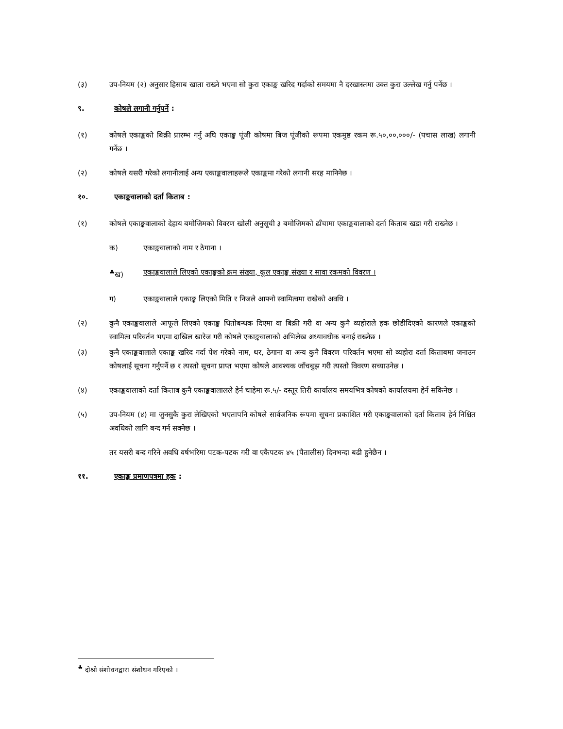(३) उप-नियम (२) अनुसार हिसाब खाता राख्ने भएमा सो कुरा एकाङ्क खरिद गर्दाको समयमा नै दरखास्तमा उक्त कुरा उल्लेख गर्नु पर्नेछ ।
९. कोषले लगानी गर्नुपर्ने :
(१) कोषले एकाङ्कको बिक्री प्रारम्भ गर्नु अघि एकाङ्क पूंजी कोषमा बिज पूंजीको रूपमा एकमुष्ठ रकम रू.५०,००,०००/- (पचास लाख) लगानी गर्नेछ ।
(२) कोषले यसरी गरेको लगानीलाई अन्य एकाङ्कवालाहरूले एकाङ्कमा गरेको लगानी सरह मानिनेछ ।
१०. एकाङ्कवालाको दर्ता किताब :
(१) कोषले एकाङ्कवालाको देहाय बमोजिमको विवरण खोली अनुसूची ३ बमोजिमको ढाँचामा एकाङ्कवालाको दर्ता किताब खडा गरी राख्नेछ ।
क) एकाङ्कवालाको नाम र ठेगाना ।
<sup>♣</sup>ख) एकाङ्कवालाले लिएको एकाङ्कको क्रम संख्या, कूल एकाङ्क संख्या र सावा रकमको विवरण ।
ग) एकाङ्कवालाले एकाङ्क लिएको मिति र निजले आफ्नो स्वामित्वमा राखेको अवधि ।
(२) कुनै एकाङ्कवालाले आफूले लिएको एकाङ्क धितोबन्धक दिएमा वा बिक्री गरी वा अन्य कुनै व्यहोराले हक छोडीदिएको कारणले एकाङ्कको स्वामित्व परिवर्तन भएमा दाखिल खारेज गरी कोषले एकाङ्कवालाको अभिलेख अध्यावधीक बनाई राख्नेछ ।
(३) कुनै एकाङ्कवालाले एकाङ्क खरिद गर्दा पेश गरेको नाम, थर, ठेगाना वा अन्य कुनै विवरण परिवर्तन भएमा सो व्यहोरा दर्ता किताबमा जनाउन कोषलाई सूचना गर्नुपर्ने छ र त्यस्तो सूचना प्राप्त भएमा कोषले आवश्यक जाँचबुझ गरी त्यस्तो विवरण सच्याउनेछ ।
(४) एकाङ्कवालाको दर्ता किताब कुनै एकाङ्कवालालले हेर्न चाहेमा रू.५/- दस्तूर तिरी कार्यालय समयभित्र कोषको कार्यालयमा हेर्न सकिनेछ ।
(५) उप-नियम (४) मा जुनसुकै कुरा लेखिएको भएतापनि कोषले सार्वजनिक रूपमा सूचना प्रकाशित गरी एकाङ्कवालाको दर्ता किताब हेर्न निश्चित अवधिको लागि बन्द गर्न सक्नेछ ।
तर यसरी बन्द गरिने अवधि वर्षभरिमा पटक-पटक गरी वा एकैपटक ४५ (पैतालीस) दिनभन्दा बढी हुनेछैन ।
११. एकाङ्क प्रमाणपत्रमा हक :
<sup>♣</sup> दोश्रो संशोधनद्वारा संशोधन गरिएको ।